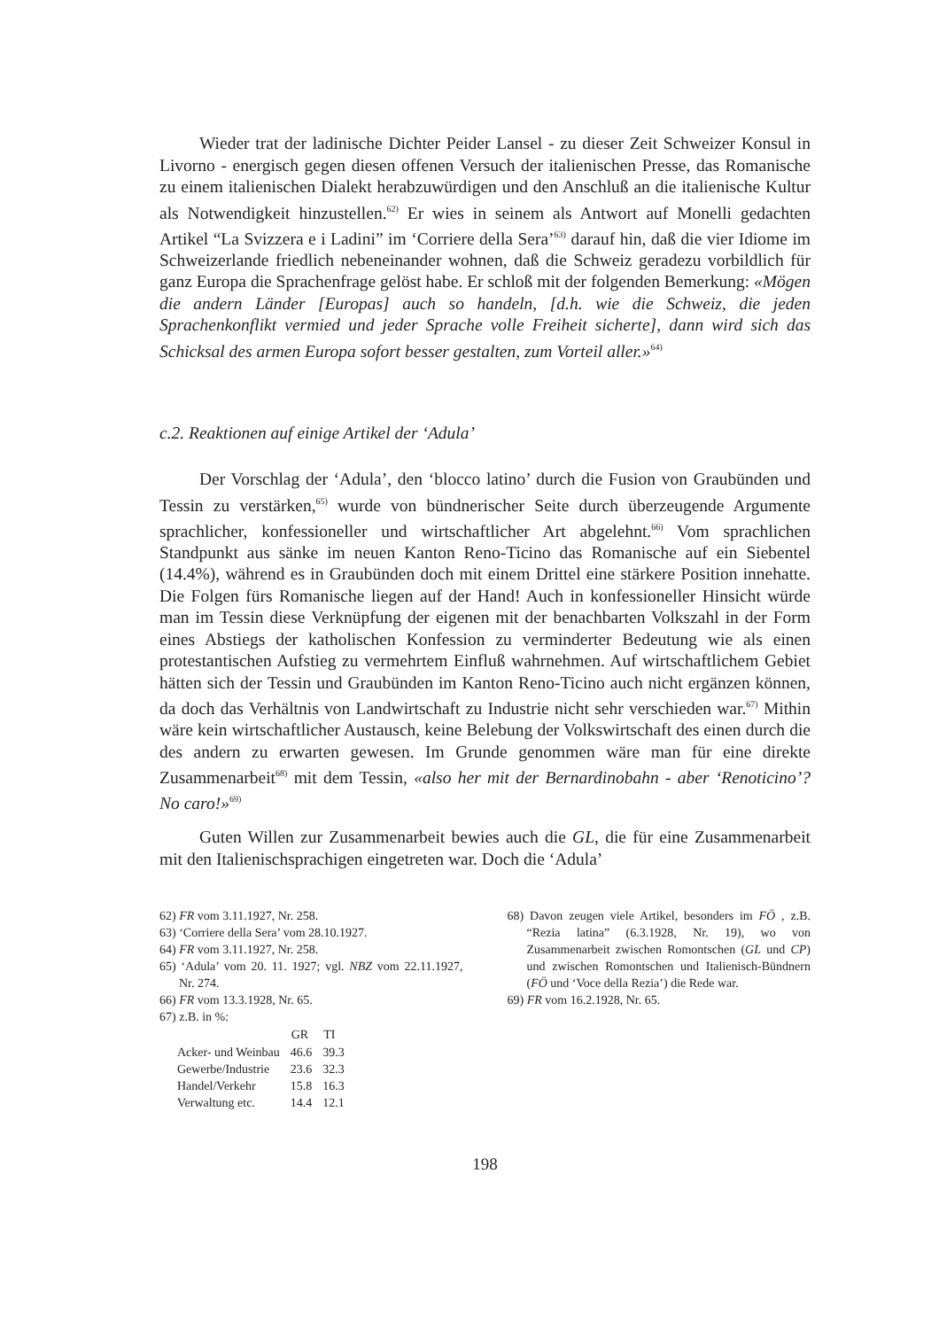Wieder trat der ladinische Dichter Peider Lansel - zu dieser Zeit Schweizer Konsul in Livorno - energisch gegen diesen offenen Versuch der italienischen Presse, das Romanische zu einem italienischen Dialekt herabzuwürdigen und den Anschluß an die italienische Kultur als Notwendigkeit hinzustellen.<sup>62)</sup> Er wies in seinem als Antwort auf Monelli gedachten Artikel “La Svizzera e i Ladini” im ‘Corriere della Sera’<sup>63)</sup> darauf hin, daß die vier Idiome im Schweizerlande friedlich nebeneinander wohnen, daß die Schweiz geradezu vorbildlich für ganz Europa die Sprachenfrage gelöst habe. Er schloß mit der folgenden Bemerkung: «Mögen die andern Länder [Europas] auch so handeln, [d.h. wie die Schweiz, die jeden Sprachenkonflikt vermied und jeder Sprache volle Freiheit sicherte], dann wird sich das Schicksal des armen Europa sofort besser gestalten, zum Vorteil aller.»<sup>64)</sup>
c.2. Reaktionen auf einige Artikel der ‘Adula’
Der Vorschlag der ‘Adula’, den ‘blocco latino’ durch die Fusion von Graubünden und Tessin zu verstärken,<sup>65)</sup> wurde von bündnerischer Seite durch überzeugende Argumente sprachlicher, konfessioneller und wirtschaftlicher Art abgelehnt.<sup>66)</sup> Vom sprachlichen Standpunkt aus sänke im neuen Kanton Reno-Ticino das Romanische auf ein Siebentel (14.4%), während es in Graubünden doch mit einem Drittel eine stärkere Position innehatte. Die Folgen fürs Romanische liegen auf der Hand! Auch in konfessioneller Hinsicht würde man im Tessin diese Verknüpfung der eigenen mit der benachbarten Volkszahl in der Form eines Abstiegs der katholischen Konfession zu verminderter Bedeutung wie als einen protestantischen Aufstieg zu vermehrtem Einfluß wahrnehmen. Auf wirtschaftlichem Gebiet hätten sich der Tessin und Graubünden im Kanton Reno-Ticino auch nicht ergänzen können, da doch das Verhältnis von Landwirtschaft zu Industrie nicht sehr verschieden war.<sup>67)</sup> Mithin wäre kein wirtschaftlicher Austausch, keine Belebung der Volkswirtschaft des einen durch die des andern zu erwarten gewesen. Im Grunde genommen wäre man für eine direkte Zusammenarbeit<sup>68)</sup> mit dem Tessin, «also her mit der Bernardinobahn - aber ‘Renoticino’? No caro!»<sup>69)</sup>
Guten Willen zur Zusammenarbeit bewies auch die GL, die für eine Zusammenarbeit mit den Italienischsprachigen eingetreten war. Doch die ‘Adula’
62) FR vom 3.11.1927, Nr. 258.
63) ‘Corriere della Sera’ vom 28.10.1927.
64) FR vom 3.11.1927, Nr. 258.
65) ‘Adula’ vom 20. 11. 1927; vgl. NBZ vom 22.11.1927, Nr. 274.
66) FR vom 13.3.1928, Nr. 65.
67) z.B. in %:
| | GR | TI |
| --- | --- | --- |
| Acker- und Weinbau | 46.6 | 39.3 |
| Gewerbe/Industrie | 23.6 | 32.3 |
| Handel/Verkehr | 15.8 | 16.3 |
| Verwaltung etc. | 14.4 | 12.1 |
68) Davon zeugen viele Artikel, besonders im FÖ , z.B. “Rezia latina” (6.3.1928, Nr. 19), wo von Zusammenarbeit zwischen Romontschen (GL und CP) und zwischen Romontschen und Italienisch-Bündnern (FÖ und ‘Voce della Rezia’) die Rede war.
69) FR vom 16.2.1928, Nr. 65.
198